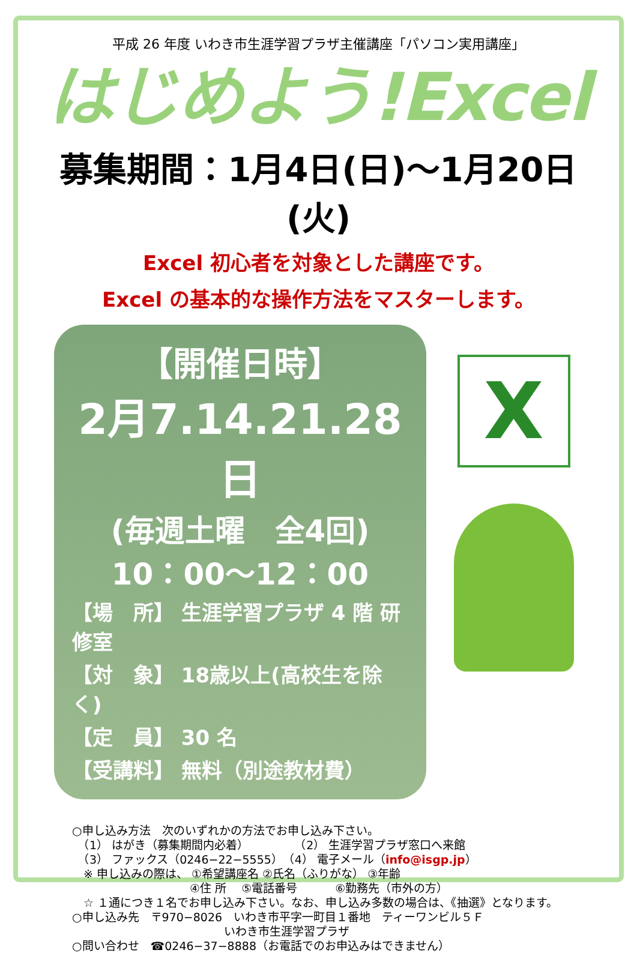平成 26 年度 いわき市生涯学習プラザ主催講座「パソコン実用講座」
はじめよう!Excel
募集期間：1月4日(日)～1月20日(火)
Excel 初心者を対象とした講座です。
Excel の基本的な操作方法をマスターします。
【開催日時】
2月7.14.21.28日
(毎週土曜　全4回)
10：00～12：00
【場　所】 生涯学習プラザ 4 階 研修室
【対　象】 18歳以上(高校生を除く)
【定　員】 30 名
【受講料】 無料（別途教材費）
X
○申し込み方法　次のいずれかの方法でお申し込み下さい。
　（1） はがき（募集期間内必着）　　　　　（2） 生涯学習プラザ窓口へ来館
　（3） ファックス（0246−22−5555）　（4） 電子メール（info@isgp.jp）
　※ 申し込みの際は、 ①希望講座名 ②氏名（ふりがな） ③年齢
　　　　　　　　　　 ④住 所　 ⑤電話番号　　　 ⑥勤務先（市外の方）
　☆ １通につき１名でお申し込み下さい。なお、申し込み多数の場合は、《抽選》となります。
○申し込み先　〒970−8026　いわき市平字一町目１番地　ティーワンビル５Ｆ
　　　　　　　　　　　　　 いわき市生涯学習プラザ
○問い合わせ　☎0246−37−8888（お電話でのお申込みはできません）